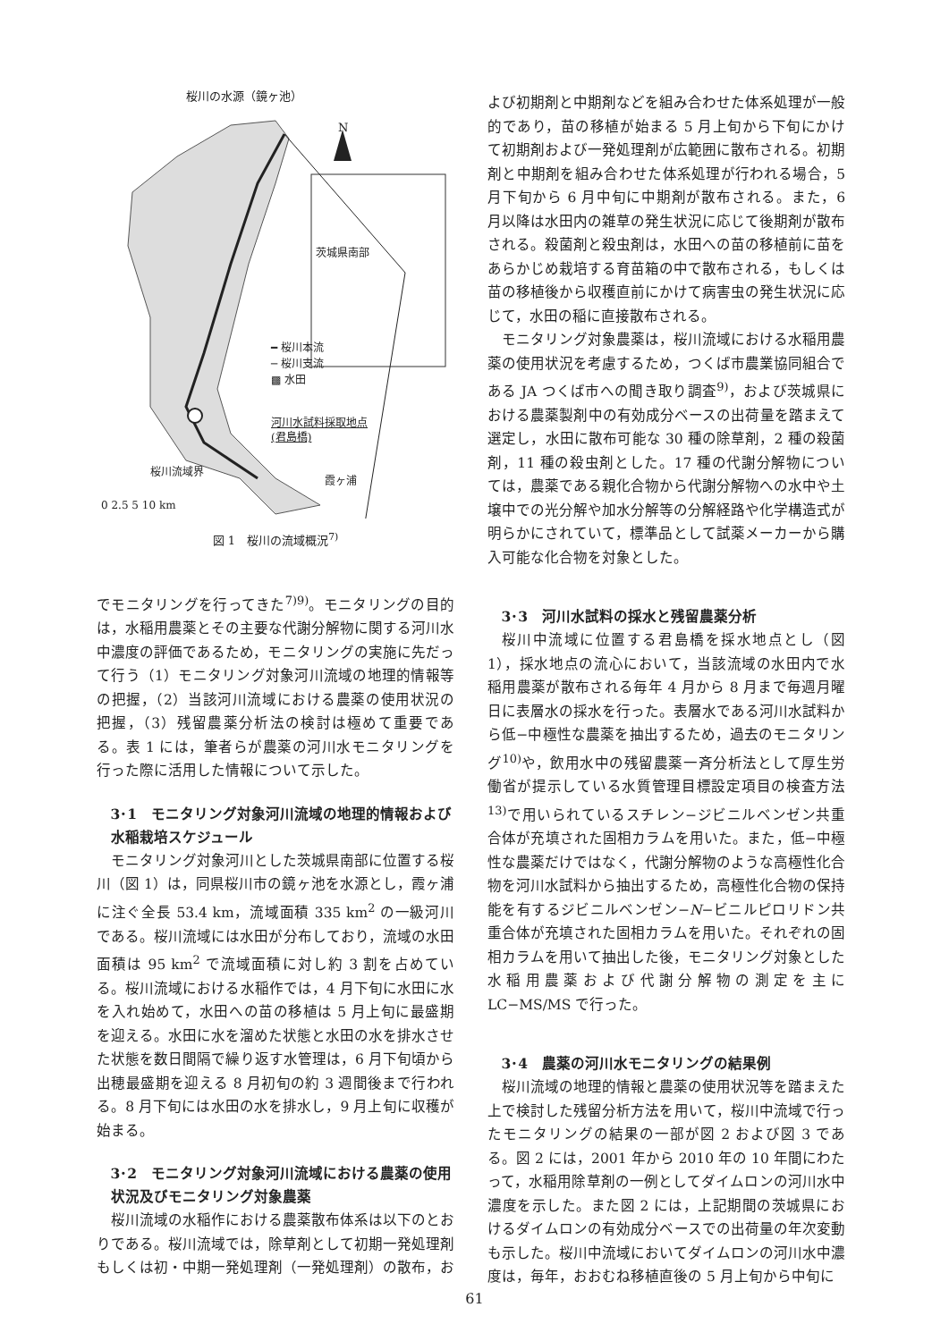桜川の水源（鏡ヶ池）
N
茨城県南部
━ 桜川本流
─ 桜川支流
▩ 水田
河川水試料採取地点
(君島橋)
桜川流域界
霞ヶ浦
0 2.5 5 10 km
図 1　桜川の流域概況<sup>7)</sup>
でモニタリングを行ってきた<sup>7)9)</sup>。モニタリングの目的は，水稲用農薬とその主要な代謝分解物に関する河川水中濃度の評価であるため，モニタリングの実施に先だって行う（1）モニタリング対象河川流域の地理的情報等の把握，（2）当該河川流域における農薬の使用状況の把握，（3）残留農薬分析法の検討は極めて重要である。表 1 には，筆者らが農薬の河川水モニタリングを行った際に活用した情報について示した。
3･1　モニタリング対象河川流域の地理的情報および水稲栽培スケジュール
モニタリング対象河川とした茨城県南部に位置する桜川（図 1）は，同県桜川市の鏡ヶ池を水源とし，霞ヶ浦に注ぐ全長 53.4 km，流域面積 335 km<sup>2</sup> の一級河川である。桜川流域には水田が分布しており，流域の水田面積は 95 km<sup>2</sup> で流域面積に対し約 3 割を占めている。桜川流域における水稲作では，4 月下旬に水田に水を入れ始めて，水田への苗の移植は 5 月上旬に最盛期を迎える。水田に水を溜めた状態と水田の水を排水させた状態を数日間隔で繰り返す水管理は，6 月下旬頃から出穂最盛期を迎える 8 月初旬の約 3 週間後まで行われる。8 月下旬には水田の水を排水し，9 月上旬に収穫が始まる。
3･2　モニタリング対象河川流域における農薬の使用状況及びモニタリング対象農薬
桜川流域の水稲作における農薬散布体系は以下のとおりである。桜川流域では，除草剤として初期一発処理剤もしくは初・中期一発処理剤（一発処理剤）の散布，お
よび初期剤と中期剤などを組み合わせた体系処理が一般的であり，苗の移植が始まる 5 月上旬から下旬にかけて初期剤および一発処理剤が広範囲に散布される。初期剤と中期剤を組み合わせた体系処理が行われる場合，5 月下旬から 6 月中旬に中期剤が散布される。また，6 月以降は水田内の雑草の発生状況に応じて後期剤が散布される。殺菌剤と殺虫剤は，水田への苗の移植前に苗をあらかじめ栽培する育苗箱の中で散布される，もしくは苗の移植後から収穫直前にかけて病害虫の発生状況に応じて，水田の稲に直接散布される。
モニタリング対象農薬は，桜川流域における水稲用農薬の使用状況を考慮するため，つくば市農業協同組合である JA つくば市への聞き取り調査<sup>9)</sup>，および茨城県における農薬製剤中の有効成分ベースの出荷量を踏まえて選定し，水田に散布可能な 30 種の除草剤，2 種の殺菌剤，11 種の殺虫剤とした。17 種の代謝分解物については，農薬である親化合物から代謝分解物への水中や土壌中での光分解や加水分解等の分解経路や化学構造式が明らかにされていて，標準品として試薬メーカーから購入可能な化合物を対象とした。
3･3　河川水試料の採水と残留農薬分析
桜川中流域に位置する君島橋を採水地点とし（図 1），採水地点の流心において，当該流域の水田内で水稲用農薬が散布される毎年 4 月から 8 月まで毎週月曜日に表層水の採水を行った。表層水である河川水試料から低−中極性な農薬を抽出するため，過去のモニタリング<sup>10)</sup>や，飲用水中の残留農薬一斉分析法として厚生労働省が提示している水質管理目標設定項目の検査方法<sup>13)</sup>で用いられているスチレン−ジビニルベンゼン共重合体が充填された固相カラムを用いた。また，低−中極性な農薬だけではなく，代謝分解物のような高極性化合物を河川水試料から抽出するため，高極性化合物の保持能を有するジビニルベンゼン−N−ビニルピロリドン共重合体が充填された固相カラムを用いた。それぞれの固相カラムを用いて抽出した後，モニタリング対象とした水稲用農薬および代謝分解物の測定を主に LC−MS/MS で行った。
3･4　農薬の河川水モニタリングの結果例
桜川流域の地理的情報と農薬の使用状況等を踏まえた上で検討した残留分析方法を用いて，桜川中流域で行ったモニタリングの結果の一部が図 2 および図 3 である。図 2 には，2001 年から 2010 年の 10 年間にわたって，水稲用除草剤の一例としてダイムロンの河川水中濃度を示した。また図 2 には，上記期間の茨城県におけるダイムロンの有効成分ベースでの出荷量の年次変動も示した。桜川中流域においてダイムロンの河川水中濃度は，毎年，おおむね移植直後の 5 月上旬から中旬に
61